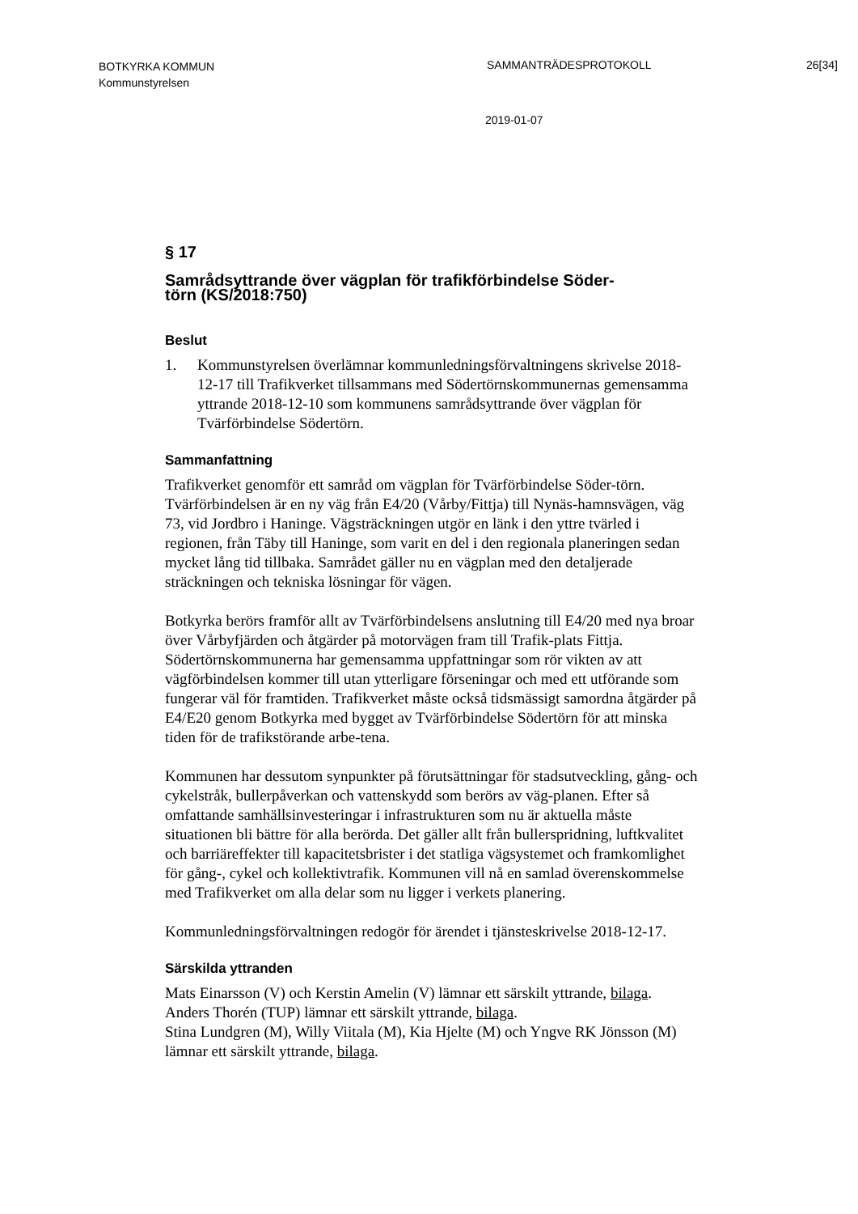BOTKYRKA KOMMUN
Kommunstyrelsen
SAMMANTRÄDESPROTOKOLL 26[34]
2019-01-07
§ 17
Samrådsyttrande över vägplan för trafikförbindelse Söder-
törn (KS/2018:750)
Beslut
1. Kommunstyrelsen överlämnar kommunledningsförvaltningens skrivelse 2018-12-17 till Trafikverket tillsammans med Södertörnskommunernas gemensamma yttrande 2018-12-10 som kommunens samrådsyttrande över vägplan för Tvärförbindelse Södertörn.
Sammanfattning
Trafikverket genomför ett samråd om vägplan för Tvärförbindelse Söder-törn. Tvärförbindelsen är en ny väg från E4/20 (Vårby/Fittja) till Nynäs-hamnsvägen, väg 73, vid Jordbro i Haninge. Vägsträckningen utgör en länk i den yttre tvärled i regionen, från Täby till Haninge, som varit en del i den regionala planeringen sedan mycket lång tid tillbaka. Samrådet gäller nu en vägplan med den detaljerade sträckningen och tekniska lösningar för vägen.
Botkyrka berörs framför allt av Tvärförbindelsens anslutning till E4/20 med nya broar över Vårbyfjärden och åtgärder på motorvägen fram till Trafik-plats Fittja. Södertörnskommunerna har gemensamma uppfattningar som rör vikten av att vägförbindelsen kommer till utan ytterligare förseningar och med ett utförande som fungerar väl för framtiden. Trafikverket måste också tidsmässigt samordna åtgärder på E4/E20 genom Botkyrka med bygget av Tvärförbindelse Södertörn för att minska tiden för de trafikstörande arbe-tena.
Kommunen har dessutom synpunkter på förutsättningar för stadsutveckling, gång- och cykelstråk, bullerpåverkan och vattenskydd som berörs av väg-planen. Efter så omfattande samhällsinvesteringar i infrastrukturen som nu är aktuella måste situationen bli bättre för alla berörda. Det gäller allt från bullerspridning, luftkvalitet och barriäreffekter till kapacitetsbrister i det statliga vägsystemet och framkomlighet för gång-, cykel och kollektivtrafik. Kommunen vill nå en samlad överenskommelse med Trafikverket om alla delar som nu ligger i verkets planering.
Kommunledningsförvaltningen redogör för ärendet i tjänsteskrivelse 2018-12-17.
Särskilda yttranden
Mats Einarsson (V) och Kerstin Amelin (V) lämnar ett särskilt yttrande, bilaga.
Anders Thorén (TUP) lämnar ett särskilt yttrande, bilaga.
Stina Lundgren (M), Willy Viitala (M), Kia Hjelte (M) och Yngve RK Jönsson (M) lämnar ett särskilt yttrande, bilaga.